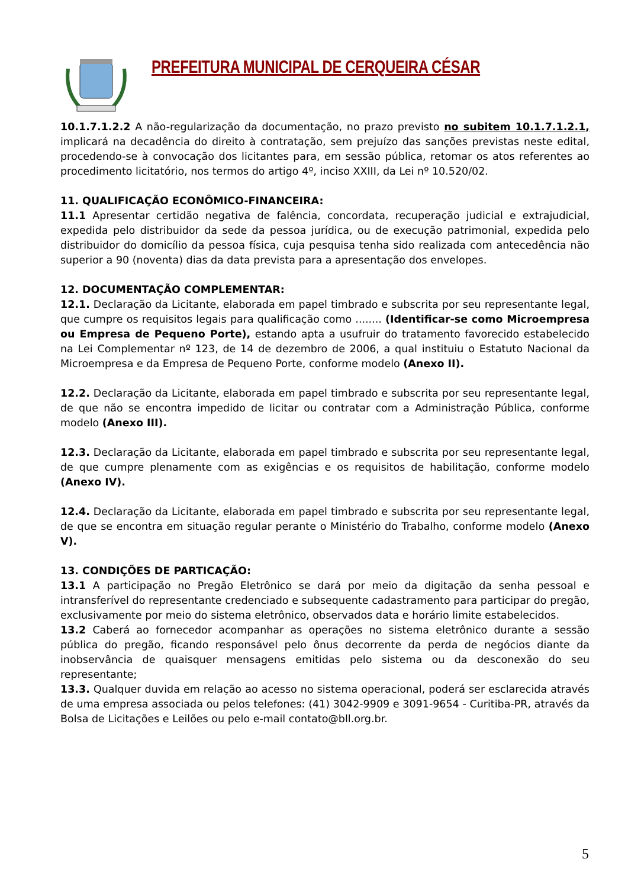PREFEITURA MUNICIPAL DE CERQUEIRA CÉSAR
10.1.7.1.2.2 A não-regularização da documentação, no prazo previsto no subitem 10.1.7.1.2.1, implicará na decadência do direito à contratação, sem prejuízo das sanções previstas neste edital, procedendo-se à convocação dos licitantes para, em sessão pública, retomar os atos referentes ao procedimento licitatório, nos termos do artigo 4º, inciso XXIII, da Lei nº 10.520/02.
11. QUALIFICAÇÃO ECONÔMICO-FINANCEIRA:
11.1 Apresentar certidão negativa de falência, concordata, recuperação judicial e extrajudicial, expedida pelo distribuidor da sede da pessoa jurídica, ou de execução patrimonial, expedida pelo distribuidor do domicílio da pessoa física, cuja pesquisa tenha sido realizada com antecedência não superior a 90 (noventa) dias da data prevista para a apresentação dos envelopes.
12. DOCUMENTAÇÃO COMPLEMENTAR:
12.1. Declaração da Licitante, elaborada em papel timbrado e subscrita por seu representante legal, que cumpre os requisitos legais para qualificação como ........ (Identificar-se como Microempresa ou Empresa de Pequeno Porte), estando apta a usufruir do tratamento favorecido estabelecido na Lei Complementar nº 123, de 14 de dezembro de 2006, a qual instituiu o Estatuto Nacional da Microempresa e da Empresa de Pequeno Porte, conforme modelo (Anexo II).
12.2. Declaração da Licitante, elaborada em papel timbrado e subscrita por seu representante legal, de que não se encontra impedido de licitar ou contratar com a Administração Pública, conforme modelo (Anexo III).
12.3. Declaração da Licitante, elaborada em papel timbrado e subscrita por seu representante legal, de que cumpre plenamente com as exigências e os requisitos de habilitação, conforme modelo (Anexo IV).
12.4. Declaração da Licitante, elaborada em papel timbrado e subscrita por seu representante legal, de que se encontra em situação regular perante o Ministério do Trabalho, conforme modelo (Anexo V).
13. CONDIÇÕES DE PARTICAÇÃO:
13.1 A participação no Pregão Eletrônico se dará por meio da digitação da senha pessoal e intransferível do representante credenciado e subsequente cadastramento para participar do pregão, exclusivamente por meio do sistema eletrônico, observados data e horário limite estabelecidos.
13.2 Caberá ao fornecedor acompanhar as operações no sistema eletrônico durante a sessão pública do pregão, ficando responsável pelo ônus decorrente da perda de negócios diante da inobservância de quaisquer mensagens emitidas pelo sistema ou da desconexão do seu representante;
13.3. Qualquer duvida em relação ao acesso no sistema operacional, poderá ser esclarecida através de uma empresa associada ou pelos telefones: (41) 3042-9909 e 3091-9654 - Curitiba-PR, através da Bolsa de Licitações e Leilões ou pelo e-mail contato@bll.org.br.
5